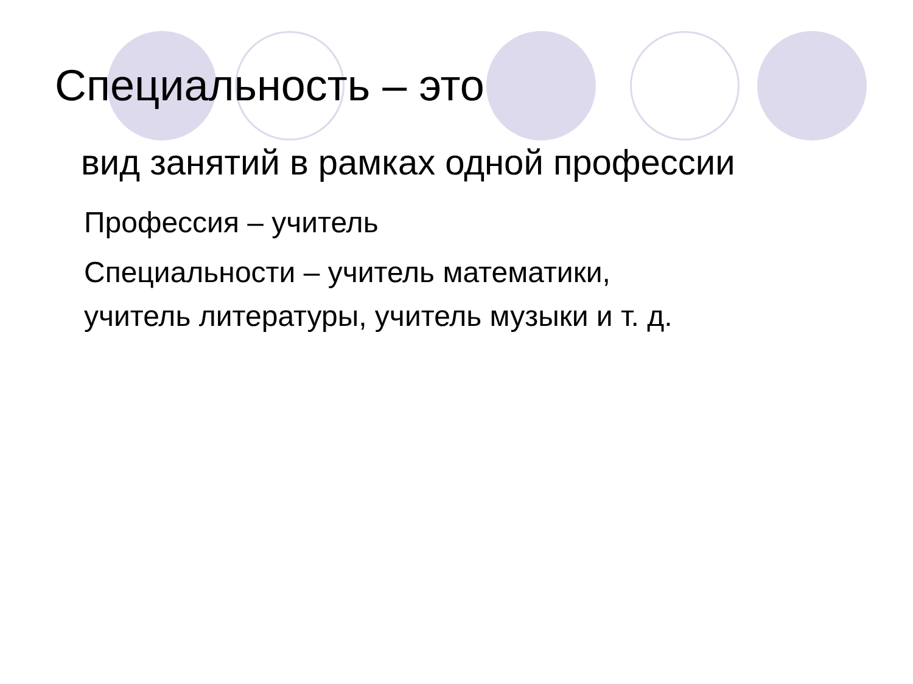Специальность – это
вид занятий в рамках одной профессии
Профессия – учитель
Специальности – учитель математики,
учитель литературы, учитель музыки и т. д.